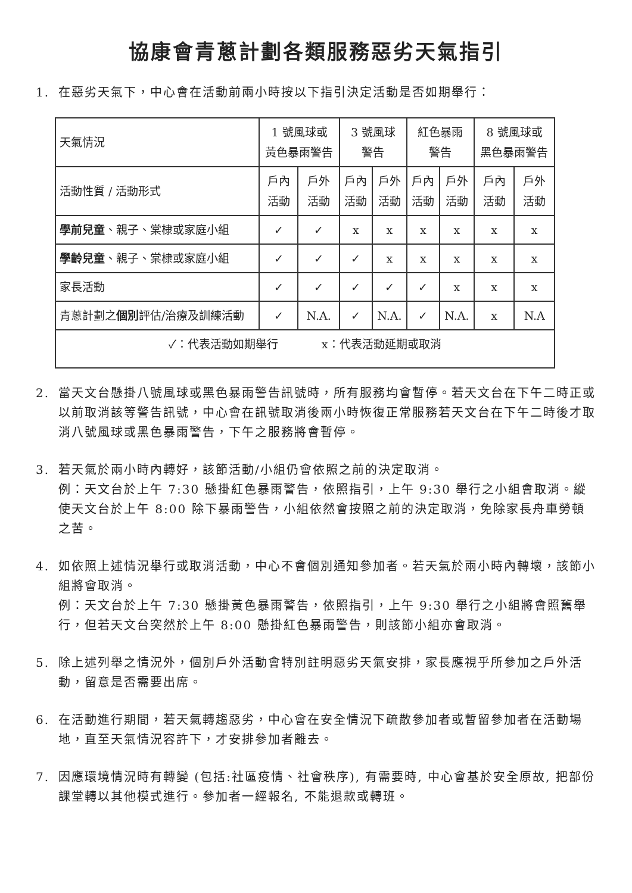協康會青蔥計劃各類服務惡劣天氣指引
1. 在惡劣天氣下，中心會在活動前兩小時按以下指引決定活動是否如期舉行：
| 天氣情況 | 1 號風球或 黃色暴雨警告 | | 3 號風球 警告 | | 紅色暴雨 警告 | | 8 號風球或 黑色暴雨警告 | |
| --- | --- | --- | --- | --- | --- | --- | --- | --- |
| 活動性質 / 活動形式 | 戶內 活動 | 戶外 活動 | 戶內 活動 | 戶外 活動 | 戶內 活動 | 戶外 活動 | 戶內 活動 | 戶外 活動 |
| 學前兒童 、親子、棠棣或家庭小組 | ✓ | ✓ | x | x | x | x | x | x |
| 學齡兒童 、親子、棠棣或家庭小組 | ✓ | ✓ | ✓ | x | x | x | x | x |
| 家長活動 | ✓ | ✓ | ✓ | ✓ | ✓ | x | x | x |
| 青蔥計劃之 個別 評估/治療及訓練活動 | ✓ | N.A. | ✓ | N.A. | ✓ | N.A. | x | N.A |
| ✓：代表活動如期舉行 x：代表活動延期或取消 | | | | | | | | |
2. 當天文台懸掛八號風球或黑色暴雨警告訊號時，所有服務均會暫停。若天文台在下午二時正或以前取消該等警告訊號，中心會在訊號取消後兩小時恢復正常服務若天文台在下午二時後才取消八號風球或黑色暴雨警告，下午之服務將會暫停。
3. 若天氣於兩小時內轉好，該節活動/小組仍會依照之前的決定取消。
例：天文台於上午 7:30 懸掛紅色暴雨警告，依照指引，上午 9:30 舉行之小組會取消。縱使天文台於上午 8:00 除下暴雨警告，小組依然會按照之前的決定取消，免除家長舟車勞頓之苦。
4. 如依照上述情況舉行或取消活動，中心不會個別通知參加者。若天氣於兩小時內轉壞，該節小組將會取消。
例：天文台於上午 7:30 懸掛黃色暴雨警告，依照指引，上午 9:30 舉行之小組將會照舊舉行，但若天文台突然於上午 8:00 懸掛紅色暴雨警告，則該節小組亦會取消。
5. 除上述列舉之情況外，個別戶外活動會特別註明惡劣天氣安排，家長應視乎所參加之戶外活動，留意是否需要出席。
6. 在活動進行期間，若天氣轉趨惡劣，中心會在安全情況下疏散參加者或暫留參加者在活動場地，直至天氣情況容許下，才安排參加者離去。
7. 因應環境情況時有轉變 (包括:社區疫情、社會秩序), 有需要時, 中心會基於安全原故, 把部份課堂轉以其他模式進行。參加者一經報名, 不能退款或轉班。